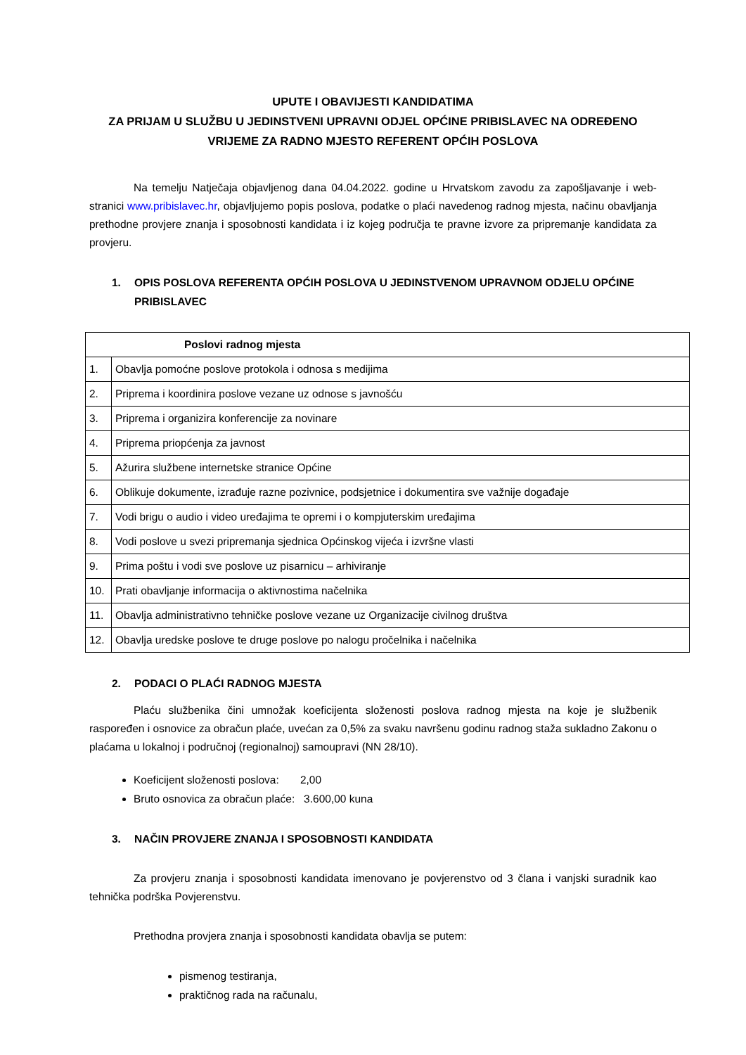UPUTE I OBAVIJESTI KANDIDATIMA
ZA PRIJAM U SLUŽBU U JEDINSTVENI UPRAVNI ODJEL OPĆINE PRIBISLAVEC NA ODREĐENO VRIJEME ZA RADNO MJESTO REFERENT OPĆIH POSLOVA
Na temelju Natječaja objavljenog dana 04.04.2022. godine u Hrvatskom zavodu za zapošljavanje i web-stranici www.pribislavec.hr, objavljujemo popis poslova, podatke o plaći navedenog radnog mjesta, načinu obavljanja prethodne provjere znanja i sposobnosti kandidata i iz kojeg područja te pravne izvore za pripremanje kandidata za provjeru.
1. OPIS POSLOVA REFERENTA OPĆIH POSLOVA U JEDINSTVENOM UPRAVNOM ODJELU OPĆINE PRIBISLAVEC
| Poslovi radnog mjesta | |
| --- | --- |
| 1. | Obavlja pomoćne poslove protokola i odnosa s medijima |
| 2. | Priprema i koordinira poslove vezane uz odnose s javnošću |
| 3. | Priprema i organizira konferencije za novinare |
| 4. | Priprema priopćenja za javnost |
| 5. | Ažurira službene internetske stranice Općine |
| 6. | Oblikuje dokumente, izrađuje razne pozivnice, podsjetnice i dokumentira sve važnije događaje |
| 7. | Vodi brigu o audio i video uređajima te opremi i o kompjuterskim uređajima |
| 8. | Vodi poslove u svezi pripremanja sjednica Općinskog vijeća i izvršne vlasti |
| 9. | Prima poštu i vodi sve poslove uz pisarnicu – arhiviranje |
| 10. | Prati obavljanje informacija o aktivnostima načelnika |
| 11. | Obavlja administrativno tehničke poslove vezane uz Organizacije civilnog društva |
| 12. | Obavlja uredske poslove te druge poslove po nalogu pročelnika i načelnika |
2. PODACI O PLAĆI RADNOG MJESTA
Plaću službenika čini umnožak koeficijenta složenosti poslova radnog mjesta na koje je službenik raspoređen i osnovice za obračun plaće, uvećan za 0,5% za svaku navršenu godinu radnog staža sukladno Zakonu o plaćama u lokalnoj i područnoj (regionalnoj) samoupravi (NN 28/10).
Koeficijent složenosti poslova: 2,00
Bruto osnovica za obračun plaće: 3.600,00 kuna
3. NAČIN PROVJERE ZNANJA I SPOSOBNOSTI KANDIDATA
Za provjeru znanja i sposobnosti kandidata imenovano je povjerenstvo od 3 člana i vanjski suradnik kao tehnička podrška Povjerenstvu.
Prethodna provjera znanja i sposobnosti kandidata obavlja se putem:
pismenog testiranja,
praktičnog rada na računalu,